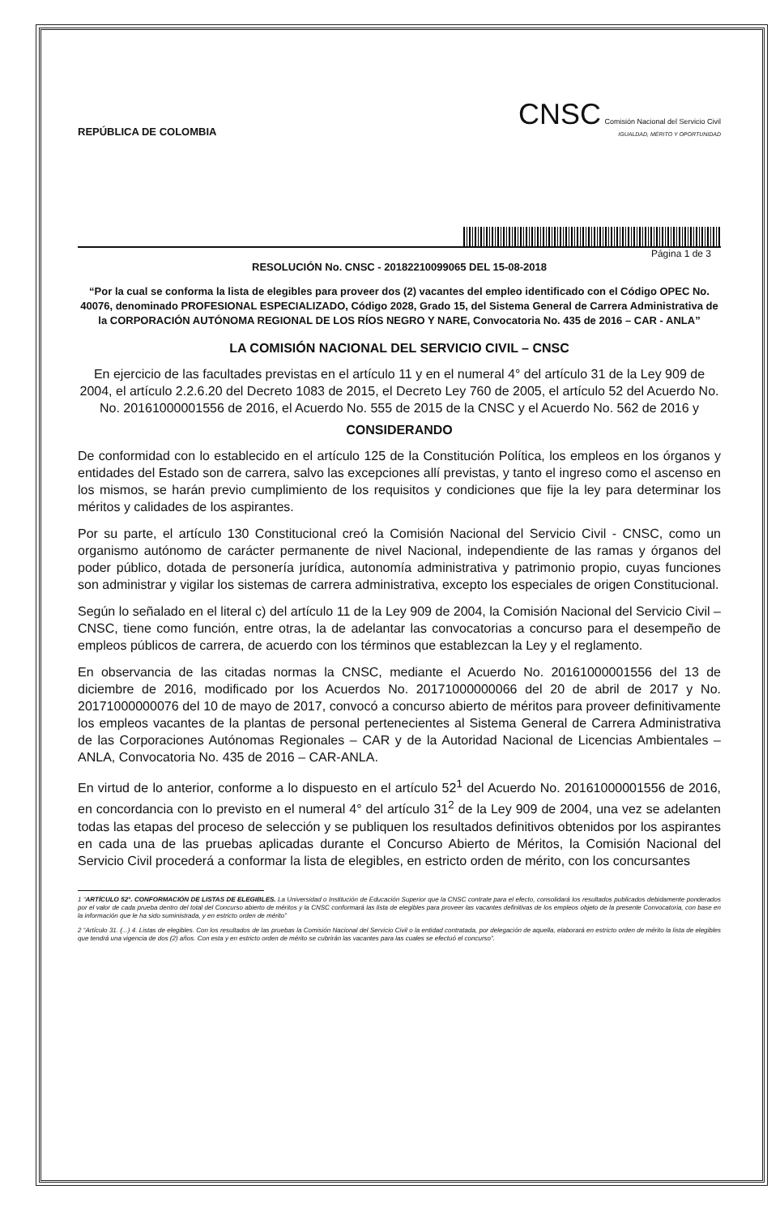REPÚBLICA DE COLOMBIA
CNSC Comisión Nacional del Servicio Civil
IGUALDAD, MÉRITO Y OPORTUNIDAD
Página 1 de 3
RESOLUCIÓN No. CNSC - 20182210099065 DEL 15-08-2018
“Por la cual se conforma la lista de elegibles para proveer dos (2) vacantes del empleo identificado con el Código OPEC No. 40076, denominado PROFESIONAL ESPECIALIZADO, Código 2028, Grado 15, del Sistema General de Carrera Administrativa de la CORPORACIÓN AUTÓNOMA REGIONAL DE LOS RÍOS NEGRO Y NARE, Convocatoria No. 435 de 2016 – CAR - ANLA”
LA COMISIÓN NACIONAL DEL SERVICIO CIVIL – CNSC
En ejercicio de las facultades previstas en el artículo 11 y en el numeral 4° del artículo 31 de la Ley 909 de 2004, el artículo 2.2.6.20 del Decreto 1083 de 2015, el Decreto Ley 760 de 2005, el artículo 52 del Acuerdo No. No. 20161000001556 de 2016, el Acuerdo No. 555 de 2015 de la CNSC y el Acuerdo No. 562 de 2016 y
CONSIDERANDO
De conformidad con lo establecido en el artículo 125 de la Constitución Política, los empleos en los órganos y entidades del Estado son de carrera, salvo las excepciones allí previstas, y tanto el ingreso como el ascenso en los mismos, se harán previo cumplimiento de los requisitos y condiciones que fije la ley para determinar los méritos y calidades de los aspirantes.
Por su parte, el artículo 130 Constitucional creó la Comisión Nacional del Servicio Civil - CNSC, como un organismo autónomo de carácter permanente de nivel Nacional, independiente de las ramas y órganos del poder público, dotada de personería jurídica, autonomía administrativa y patrimonio propio, cuyas funciones son administrar y vigilar los sistemas de carrera administrativa, excepto los especiales de origen Constitucional.
Según lo señalado en el literal c) del artículo 11 de la Ley 909 de 2004, la Comisión Nacional del Servicio Civil – CNSC, tiene como función, entre otras, la de adelantar las convocatorias a concurso para el desempeño de empleos públicos de carrera, de acuerdo con los términos que establezcan la Ley y el reglamento.
En observancia de las citadas normas la CNSC, mediante el Acuerdo No. 20161000001556 del 13 de diciembre de 2016, modificado por los Acuerdos No. 20171000000066 del 20 de abril de 2017 y No. 20171000000076 del 10 de mayo de 2017, convocó a concurso abierto de méritos para proveer definitivamente los empleos vacantes de la plantas de personal pertenecientes al Sistema General de Carrera Administrativa de las Corporaciones Autónomas Regionales – CAR y de la Autoridad Nacional de Licencias Ambientales – ANLA, Convocatoria No. 435 de 2016 – CAR-ANLA.
En virtud de lo anterior, conforme a lo dispuesto en el artículo 52<sup>1</sup> del Acuerdo No. 20161000001556 de 2016, en concordancia con lo previsto en el numeral 4° del artículo 31<sup>2</sup> de la Ley 909 de 2004, una vez se adelanten todas las etapas del proceso de selección y se publiquen los resultados definitivos obtenidos por los aspirantes en cada una de las pruebas aplicadas durante el Concurso Abierto de Méritos, la Comisión Nacional del Servicio Civil procederá a conformar la lista de elegibles, en estricto orden de mérito, con los concursantes
1 “ARTÍCULO 52°. CONFORMACIÓN DE LISTAS DE ELEGIBLES. La Universidad o Institución de Educación Superior que la CNSC contrate para el efecto, consolidará los resultados publicados debidamente ponderados por el valor de cada prueba dentro del total del Concurso abierto de méritos y la CNSC conformará las lista de elegibles para proveer las vacantes definitivas de los empleos objeto de la presente Convocatoria, con base en la información que le ha sido suministrada, y en estricto orden de mérito”
2 “Artículo 31. (...) 4. Listas de elegibles. Con los resultados de las pruebas la Comisión Nacional del Servicio Civil o la entidad contratada, por delegación de aquella, elaborará en estricto orden de mérito la lista de elegibles que tendrá una vigencia de dos (2) años. Con esta y en estricto orden de mérito se cubrirán las vacantes para las cuales se efectuó el concurso”.